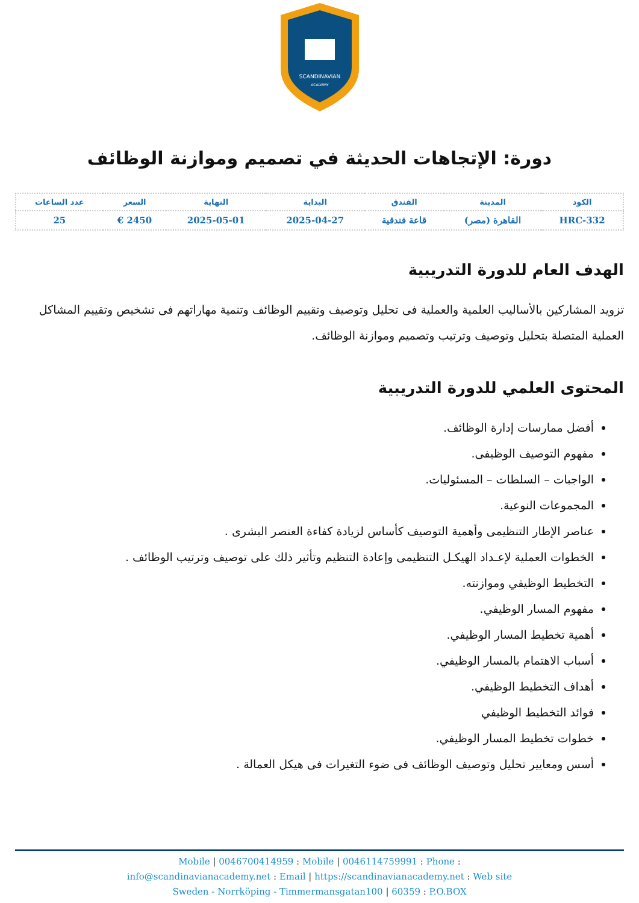SCANDINAVIAN
ACADEMY
دورة: الإتجاهات الحديثة في تصميم وموازنة الوظائف
| الكود | المدينة | الفندق | البداية | النهاية | السعر | عدد الساعات |
| --- | --- | --- | --- | --- | --- | --- |
| HRC-332 | القاهرة (مصر) | قاعة فندقية | 2025-04-27 | 2025-05-01 | 2450 € | 25 |
الهدف العام للدورة التدريبية
تزويد المشاركين بالأساليب العلمية والعملية فى تحليل وتوصيف وتقييم الوظائف وتنمية مهاراتهم فى تشخيص وتقييم المشاكل العملية المتصلة بتحليل وتوصيف وترتيب وتصميم وموازنة الوظائف.
المحتوى العلمي للدورة التدريبية
أفضل ممارسات إدارة الوظائف.
مفهوم التوصيف الوظيفى.
الواجبات – السلطات – المسئوليات.
المجموعات النوعية.
عناصر الإطار التنظيمى وأهمية التوصيف كأساس لزيادة كفاءة العنصر البشرى .
الخطوات العملية لإعـداد الهيكـل التنظيمى وإعادة التنظيم وتأثير ذلك على توصيف وترتيب الوظائف .
التخطيط الوظيفي وموازنته.
مفهوم المسار الوظيفي.
أهمية تخطيط المسار الوظيفي.
أسباب الاهتمام بالمسار الوظيفي.
أهداف التخطيط الوظيفي.
فوائد التخطيط الوظيفي
خطوات تخطيط المسار الوظيفي.
أسس ومعايير تحليل وتوصيف الوظائف فى ضوء التغيرات فى هيكل العمالة .
Mobile | 0046700414959 : Mobile | 0046114759991 : Phone :
info@scandinavianacademy.net : Email | https://scandinavianacademy.net : Web site
Sweden - Norrköping - Timmermansgatan100 | 60359 : P.O.BOX